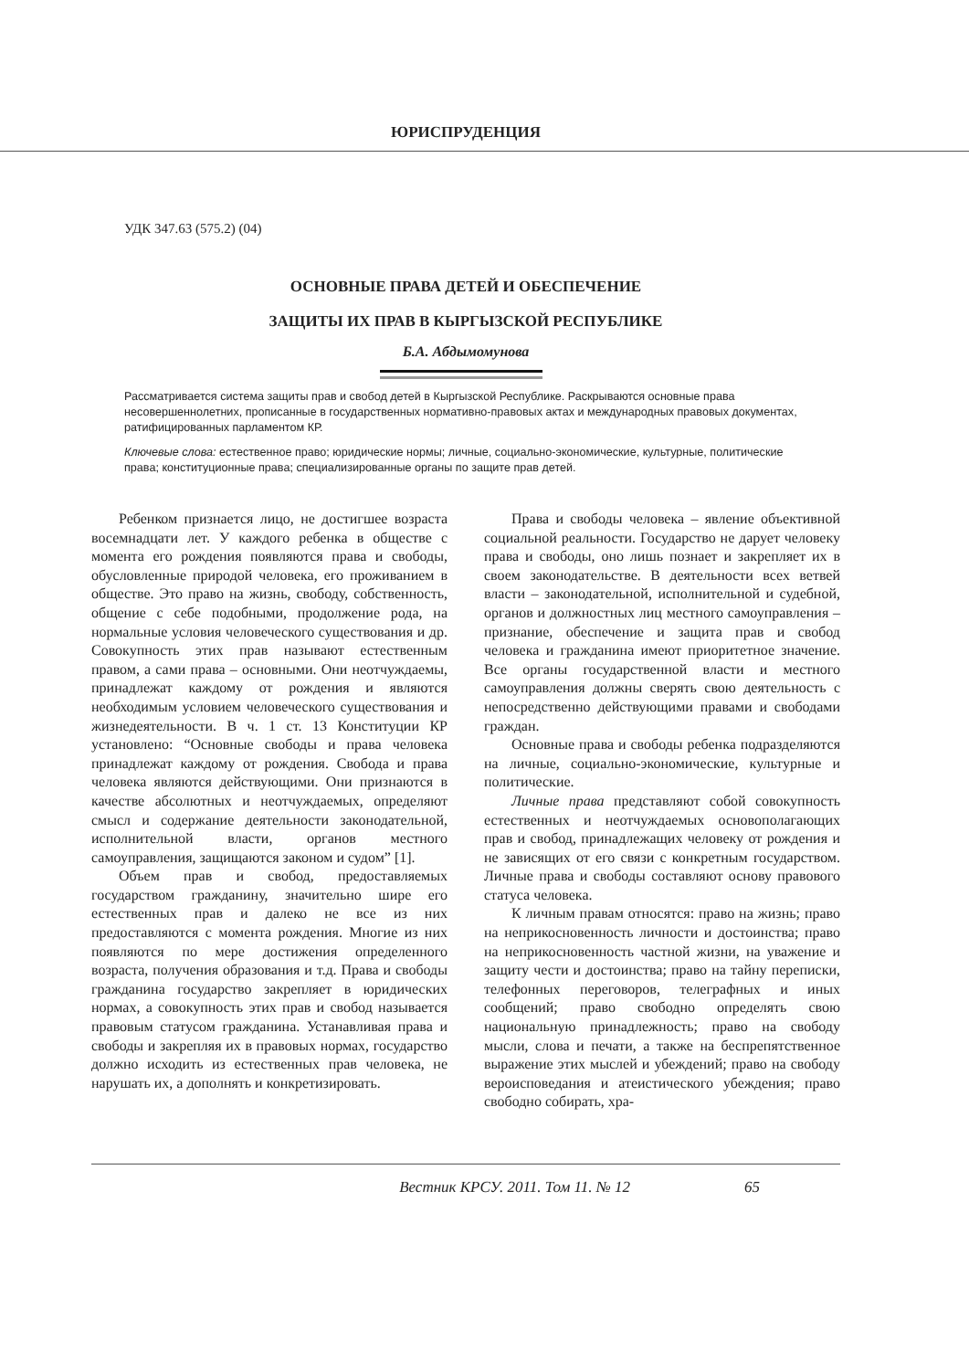ЮРИСПРУДЕНЦИЯ
УДК 347.63 (575.2) (04)
ОСНОВНЫЕ ПРАВА ДЕТЕЙ И ОБЕСПЕЧЕНИЕ
ЗАЩИТЫ ИХ ПРАВ В КЫРГЫЗСКОЙ РЕСПУБЛИКЕ
Б.А. Абдымомунова
Рассматривается система защиты прав и свобод детей в Кыргызской Республике. Раскрываются основные права несовершеннолетних, прописанные в государственных нормативно-правовых актах и международных правовых документах, ратифицированных парламентом КР.
Ключевые слова: естественное право; юридические нормы; личные, социально-экономические, культурные, политические права; конституционные права; специализированные органы по защите прав детей.
Ребенком признается лицо, не достигшее возраста восемнадцати лет. У каждого ребенка в обществе с момента его рождения появляются права и свободы, обусловленные природой человека, его проживанием в обществе. Это право на жизнь, свободу, собственность, общение с себе подобными, продолжение рода, на нормальные условия человеческого существования и др. Совокупность этих прав называют естественным правом, а сами права – основными. Они неотчуждаемы, принадлежат каждому от рождения и являются необходимым условием человеческого существования и жизнедеятельности. В ч. 1 ст. 13 Конституции КР установлено: “Основные свободы и права человека принадлежат каждому от рождения. Свобода и права человека являются действующими. Они признаются в качестве абсолютных и неотчуждаемых, определяют смысл и содержание деятельности законодательной, исполнительной власти, органов местного самоуправления, защищаются законом и судом” [1].
Объем прав и свобод, предоставляемых государством гражданину, значительно шире его естественных прав и далеко не все из них предоставляются с момента рождения. Многие из них появляются по мере достижения определенного возраста, получения образования и т.д. Права и свободы гражданина государство закрепляет в юридических нормах, а совокупность этих прав и свобод называется правовым статусом гражданина. Устанавливая права и свободы и закрепляя их в правовых нормах, государство должно исходить из естественных прав человека, не нарушать их, а дополнять и конкретизировать.
Права и свободы человека – явление объективной социальной реальности. Государство не дарует человеку права и свободы, оно лишь познает и закрепляет их в своем законодательстве. В деятельности всех ветвей власти – законодательной, исполнительной и судебной, органов и должностных лиц местного самоуправления – признание, обеспечение и защита прав и свобод человека и гражданина имеют приоритетное значение. Все органы государственной власти и местного самоуправления должны сверять свою деятельность с непосредственно действующими правами и свободами граждан.
Основные права и свободы ребенка подразделяются на личные, социально-экономические, культурные и политические.
Личные права представляют собой совокупность естественных и неотчуждаемых основополагающих прав и свобод, принадлежащих человеку от рождения и не зависящих от его связи с конкретным государством. Личные права и свободы составляют основу правового статуса человека.
К личным правам относятся: право на жизнь; право на неприкосновенность личности и достоинства; право на неприкосновенность частной жизни, на уважение и защиту чести и достоинства; право на тайну переписки, телефонных переговоров, телеграфных и иных сообщений; право свободно определять свою национальную принадлежность; право на свободу мысли, слова и печати, а также на беспрепятственное выражение этих мыслей и убеждений; право на свободу вероисповедания и атеистического убеждения; право свободно собирать, хра-
Вестник КРСУ. 2011. Том 11. № 12 65